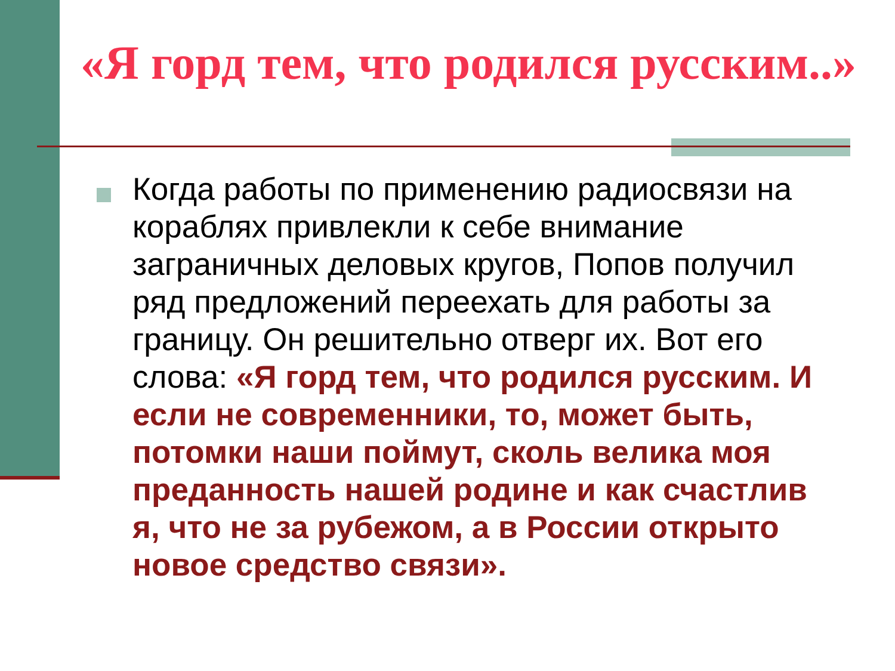«Я горд тем, что родился русским..»
Когда работы по применению радиосвязи на кораблях привлекли к себе внимание заграничных деловых кругов, Попов получил ряд предложений переехать для работы за границу. Он решительно отверг их. Вот его слова: «Я горд тем, что родился русским. И если не современники, то, может быть, потомки наши поймут, сколь велика моя преданность нашей родине и как счастлив я, что не за рубежом, а в России открыто новое средство связи».